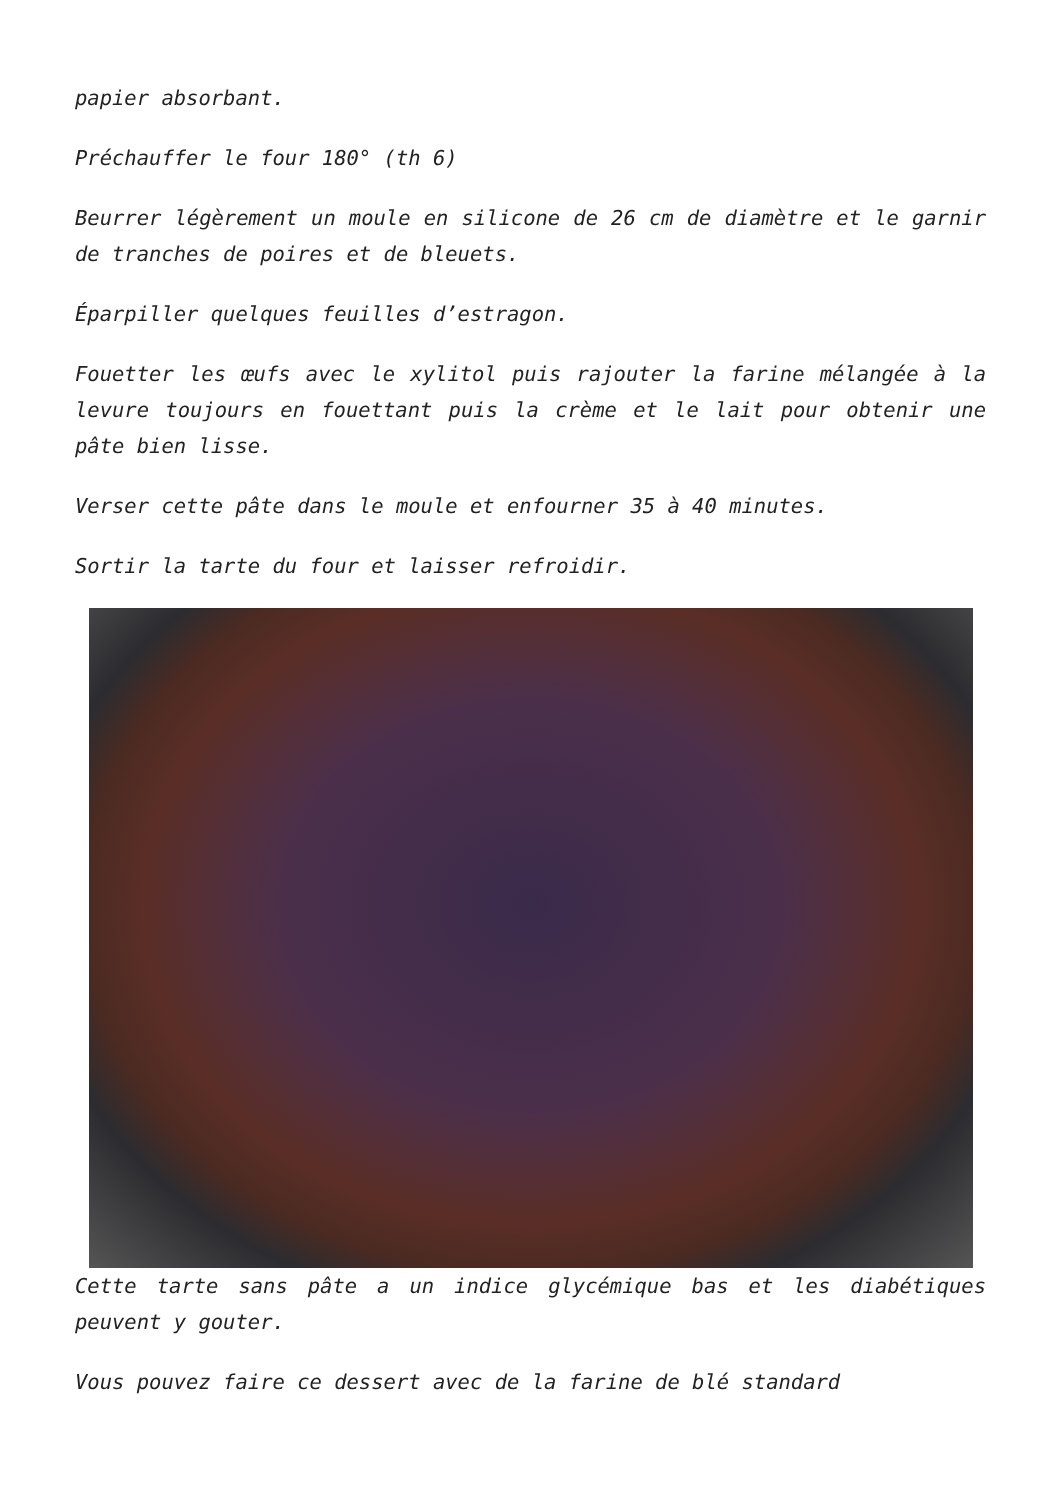papier absorbant.
Préchauffer le four 180° (th 6)
Beurrer légèrement un moule en silicone de 26 cm de diamètre et le garnir de tranches de poires et de bleuets.
Éparpiller quelques feuilles d’estragon.
Fouetter les œufs avec le xylitol puis rajouter la farine mélangée à la levure toujours en fouettant puis la crème et le lait pour obtenir une pâte bien lisse.
Verser cette pâte dans le moule et enfourner 35 à 40 minutes.
Sortir la tarte du four et laisser refroidir.
Cette tarte sans pâte a un indice glycémique bas et les diabétiques peuvent y gouter.
Vous pouvez faire ce dessert avec de la farine de blé standard